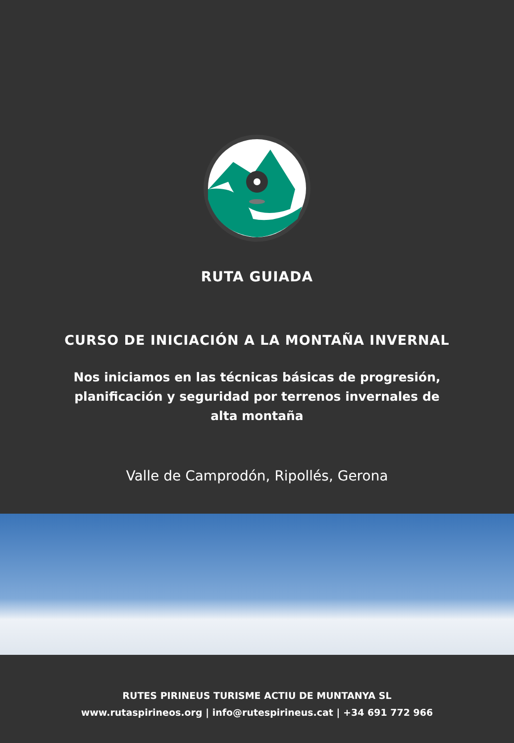RUTA GUIADA
CURSO DE INICIACIÓN A LA MONTAÑA INVERNAL
Nos iniciamos en las técnicas básicas de progresión, planificación y seguridad por terrenos invernales de alta montaña
Valle de Camprodón, Ripollés, Gerona
RUTES PIRINEUS TURISME ACTIU DE MUNTANYA SL
www.rutaspirineos.org | info@rutespirineus.cat | +34 691 772 966